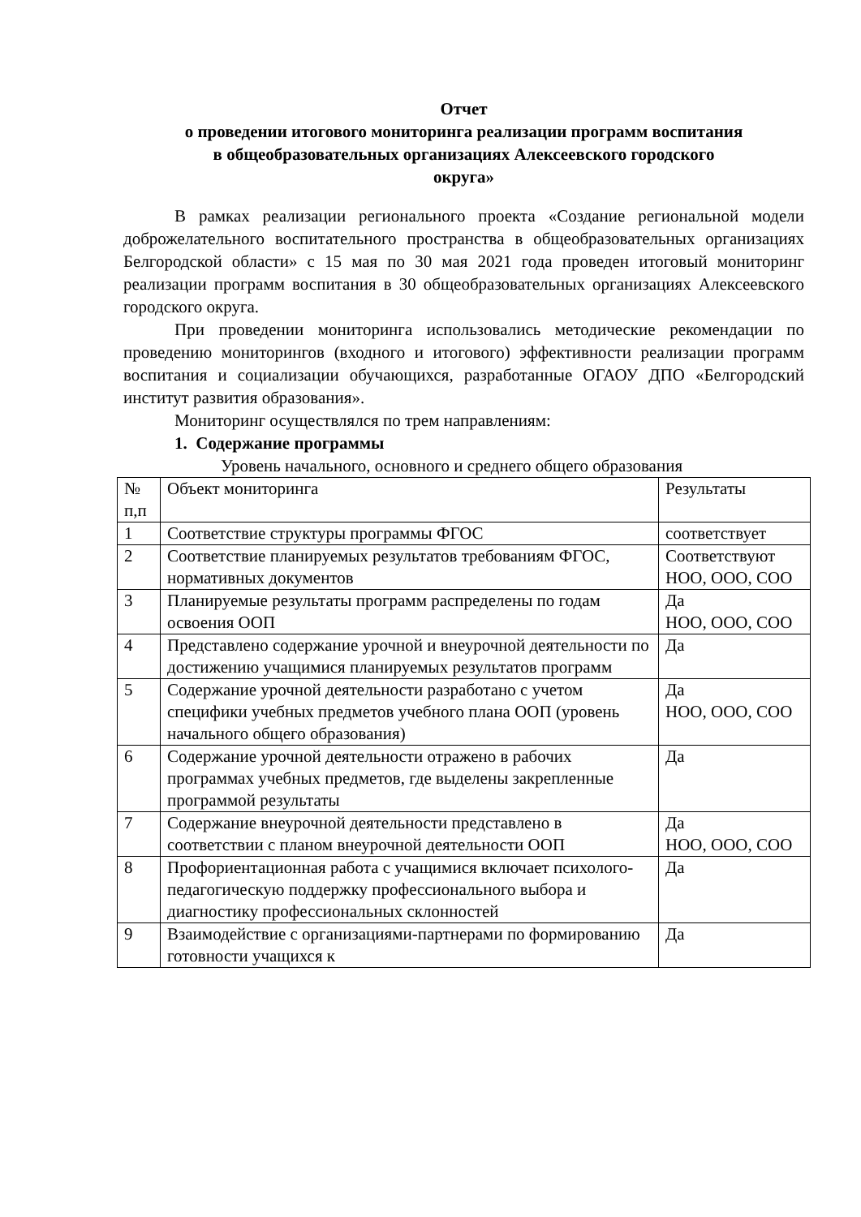Отчет
о проведении итогового мониторинга реализации программ воспитания
в общеобразовательных организациях Алексеевского городского
округа»
В рамках реализации регионального проекта «Создание региональной модели доброжелательного воспитательного пространства в общеобразовательных организациях Белгородской области» с 15 мая по 30 мая 2021 года проведен итоговый мониторинг реализации программ воспитания в 30 общеобразовательных организациях Алексеевского городского округа.
При проведении мониторинга использовались методические рекомендации по проведению мониторингов (входного и итогового) эффективности реализации программ воспитания и социализации обучающихся, разработанные ОГАОУ ДПО «Белгородский институт развития образования».
Мониторинг осуществлялся по трем направлениям:
1. Содержание программы
Уровень начального, основного и среднего общего образования
| № п,п | Объект мониторинга | Результаты |
| 1 | Соответствие структуры программы ФГОС | соответствует |
| 2 | Соответствие планируемых результатов требованиям ФГОС, нормативных документов | Соответствуют НОО, ООО, СОО |
| 3 | Планируемые результаты программ распределены по годам освоения ООП | Да НОО, ООО, СОО |
| 4 | Представлено содержание урочной и внеурочной деятельности по достижению учащимися планируемых результатов программ | Да |
| 5 | Содержание урочной деятельности разработано с учетом специфики учебных предметов учебного плана ООП (уровень начального общего образования) | Да НОО, ООО, СОО |
| 6 | Содержание урочной деятельности отражено в рабочих программах учебных предметов, где выделены закрепленные программой результаты | Да |
| 7 | Содержание внеурочной деятельности представлено в соответствии с планом внеурочной деятельности ООП | Да НОО, ООО, СОО |
| 8 | Профориентационная работа с учащимися включает психолого-педагогическую поддержку профессионального выбора и диагностику профессиональных склонностей | Да |
| 9 | Взаимодействие с организациями-партнерами по формированию готовности учащихся к | Да |